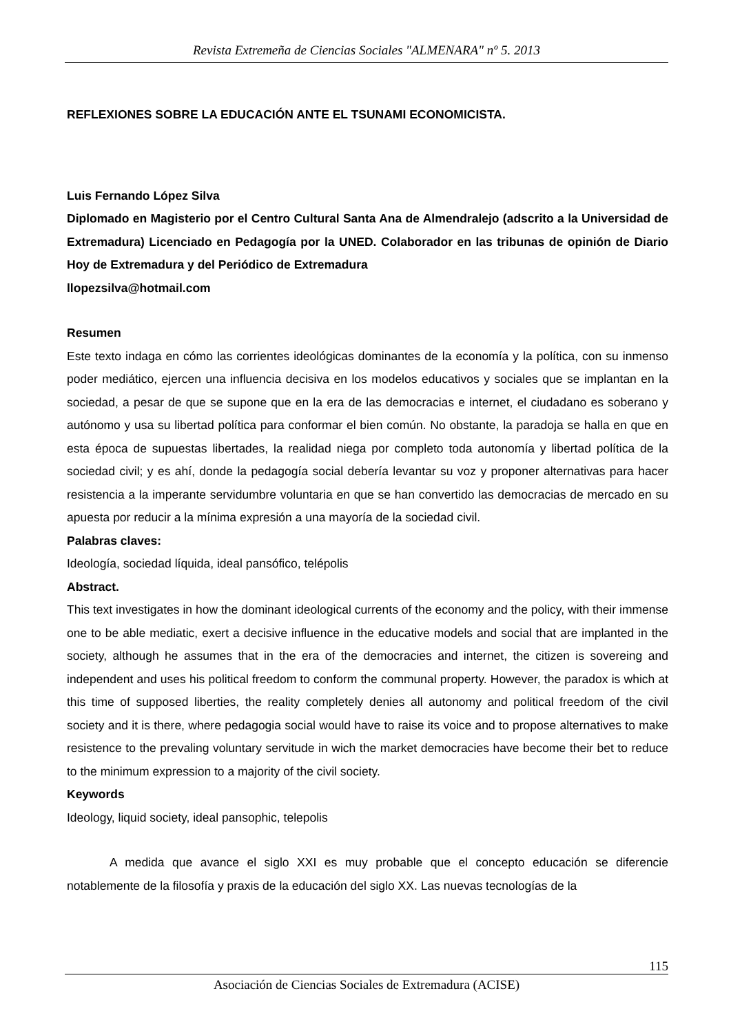Revista Extremeña de Ciencias Sociales "ALMENARA" nº 5. 2013
REFLEXIONES SOBRE LA EDUCACIÓN ANTE EL TSUNAMI ECONOMICISTA.
Luis Fernando López Silva
Diplomado en Magisterio por el Centro Cultural Santa Ana de Almendralejo (adscrito a la Universidad de Extremadura) Licenciado en Pedagogía por la UNED. Colaborador en las tribunas de opinión de Diario Hoy de Extremadura y del Periódico de Extremadura
llopezsilva@hotmail.com
Resumen
Este texto indaga en cómo las corrientes ideológicas dominantes de la economía y la política, con su inmenso poder mediático, ejercen una influencia decisiva en los modelos educativos y sociales que se implantan en la sociedad, a pesar de que se supone que en la era de las democracias e internet, el ciudadano es soberano y autónomo y usa su libertad política para conformar el bien común. No obstante, la paradoja se halla en que en esta época de supuestas libertades, la realidad niega por completo toda autonomía y libertad política de la sociedad civil; y es ahí, donde la pedagogía social debería levantar su voz y proponer alternativas para hacer resistencia a la imperante servidumbre voluntaria en que se han convertido las democracias de mercado en su apuesta por reducir a la mínima expresión a una mayoría de la sociedad civil.
Palabras claves:
Ideología, sociedad líquida, ideal pansófico, telépolis
Abstract.
This text investigates in how the dominant ideological currents of the economy and the policy, with their immense one to be able mediatic, exert a decisive influence in the educative models and social that are implanted in the society, although he assumes that in the era of the democracies and internet, the citizen is sovereing and independent and uses his political freedom to conform the communal property. However, the paradox is which at this time of supposed liberties, the reality completely denies all autonomy and political freedom of the civil society and it is there, where pedagogia social would have to raise its voice and to propose alternatives to make resistence to the prevaling voluntary servitude in wich the market democracies have become their bet to reduce to the minimum expression to a majority of the civil society.
Keywords
Ideology, liquid society, ideal pansophic, telepolis
A medida que avance el siglo XXI es muy probable que el concepto educación se diferencie notablemente de la filosofía y praxis de la educación del siglo XX. Las nuevas tecnologías de la
115
Asociación de Ciencias Sociales de Extremadura (ACISE)